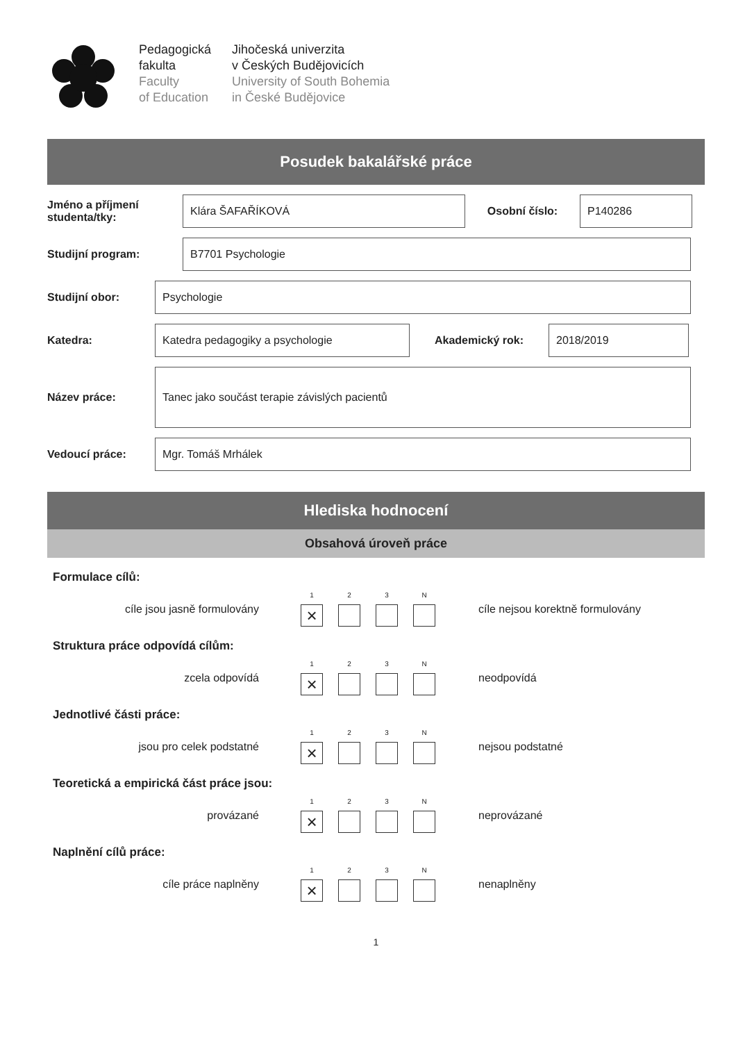Pedagogická
fakulta
Faculty
of Education
Jihočeská univerzita
v Českých Budějovicích
University of South Bohemia
in České Budějovice
Posudek bakalářské práce
Jméno a příjmení studenta/tky:
Klára ŠAFAŘÍKOVÁ
Osobní číslo:
P140286
Studijní program:
B7701 Psychologie
Studijní obor:
Psychologie
Katedra:
Katedra pedagogiky a psychologie
Akademický rok:
2018/2019
Název práce:
Tanec jako součást terapie závislých pacientů
Vedoucí práce:
Mgr. Tomáš Mrhálek
Hlediska hodnocení
Obsahová úroveň práce
Formulace cílů:
cíle jsou jasně formulovány
1
×
2 3 N
cíle nejsou korektně formulovány
Struktura práce odpovídá cílům:
zcela odpovídá
1
×
2 3 N
neodpovídá
Jednotlivé části práce:
jsou pro celek podstatné
1
×
2 3 N
nejsou podstatné
Teoretická a empirická část práce jsou:
provázané
1
×
2 3 N
neprovázané
Naplnění cílů práce:
cíle práce naplněny
1
×
2 3 N
nenaplněny
1